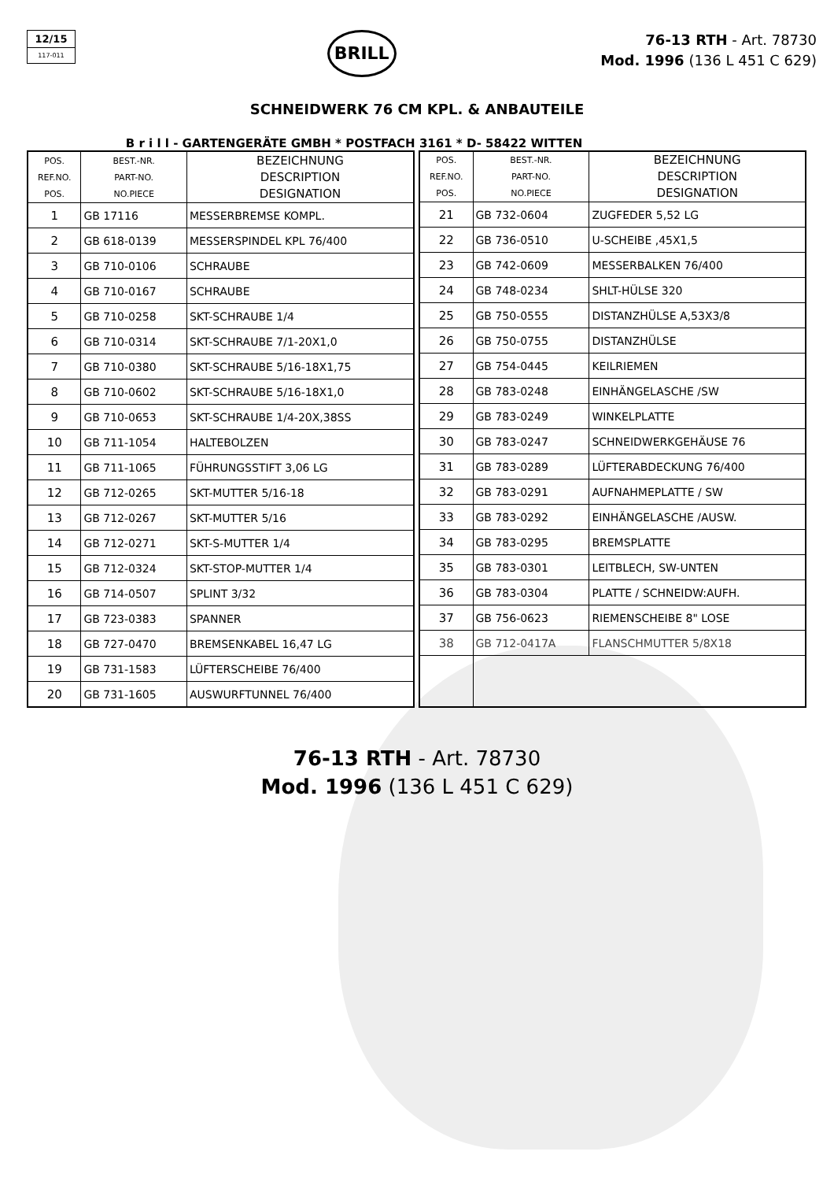12/15
117-011
BRILL
76-13 RTH - Art. 78730
Mod. 1996 (136 L 451 C 629)
SCHNEIDWERK 76 CM KPL. & ANBAUTEILE
B r i l l - GARTENGERÄTE GMBH * POSTFACH 3161 * D- 58422 WITTEN
| POS. REF.NO. POS. | BEST.-NR. PART-NO. NO.PIECE | BEZEICHNUNG DESCRIPTION DESIGNATION |
| --- | --- | --- |
| 1 | GB 17116 | MESSERBREMSE KOMPL. |
| 2 | GB 618-0139 | MESSERSPINDEL KPL 76/400 |
| 3 | GB 710-0106 | SCHRAUBE |
| 4 | GB 710-0167 | SCHRAUBE |
| 5 | GB 710-0258 | SKT-SCHRAUBE 1/4 |
| 6 | GB 710-0314 | SKT-SCHRAUBE 7/1-20X1,0 |
| 7 | GB 710-0380 | SKT-SCHRAUBE 5/16-18X1,75 |
| 8 | GB 710-0602 | SKT-SCHRAUBE 5/16-18X1,0 |
| 9 | GB 710-0653 | SKT-SCHRAUBE 1/4-20X,38SS |
| 10 | GB 711-1054 | HALTEBOLZEN |
| 11 | GB 711-1065 | FÜHRUNGSSTIFT 3,06 LG |
| 12 | GB 712-0265 | SKT-MUTTER 5/16-18 |
| 13 | GB 712-0267 | SKT-MUTTER 5/16 |
| 14 | GB 712-0271 | SKT-S-MUTTER 1/4 |
| 15 | GB 712-0324 | SKT-STOP-MUTTER 1/4 |
| 16 | GB 714-0507 | SPLINT 3/32 |
| 17 | GB 723-0383 | SPANNER |
| 18 | GB 727-0470 | BREMSENKABEL 16,47 LG |
| 19 | GB 731-1583 | LÜFTERSCHEIBE 76/400 |
| 20 | GB 731-1605 | AUSWURFTUNNEL 76/400 |
| POS. REF.NO. POS. | BEST.-NR. PART-NO. NO.PIECE | BEZEICHNUNG DESCRIPTION DESIGNATION |
| --- | --- | --- |
| 21 | GB 732-0604 | ZUGFEDER 5,52 LG |
| 22 | GB 736-0510 | U-SCHEIBE ,45X1,5 |
| 23 | GB 742-0609 | MESSERBALKEN 76/400 |
| 24 | GB 748-0234 | SHLT-HÜLSE 320 |
| 25 | GB 750-0555 | DISTANZHÜLSE A,53X3/8 |
| 26 | GB 750-0755 | DISTANZHÜLSE |
| 27 | GB 754-0445 | KEILRIEMEN |
| 28 | GB 783-0248 | EINHÄNGELASCHE /SW |
| 29 | GB 783-0249 | WINKELPLATTE |
| 30 | GB 783-0247 | SCHNEIDWERKGEHÄUSE 76 |
| 31 | GB 783-0289 | LÜFTERABDECKUNG 76/400 |
| 32 | GB 783-0291 | AUFNAHMEPLATTE / SW |
| 33 | GB 783-0292 | EINHÄNGELASCHE /AUSW. |
| 34 | GB 783-0295 | BREMSPLATTE |
| 35 | GB 783-0301 | LEITBLECH, SW-UNTEN |
| 36 | GB 783-0304 | PLATTE / SCHNEIDW:AUFH. |
| 37 | GB 756-0623 | RIEMENSCHEIBE 8" LOSE |
| 38 | GB 712-0417A | FLANSCHMUTTER 5/8X18 |
76-13 RTH - Art. 78730
Mod. 1996 (136 L 451 C 629)